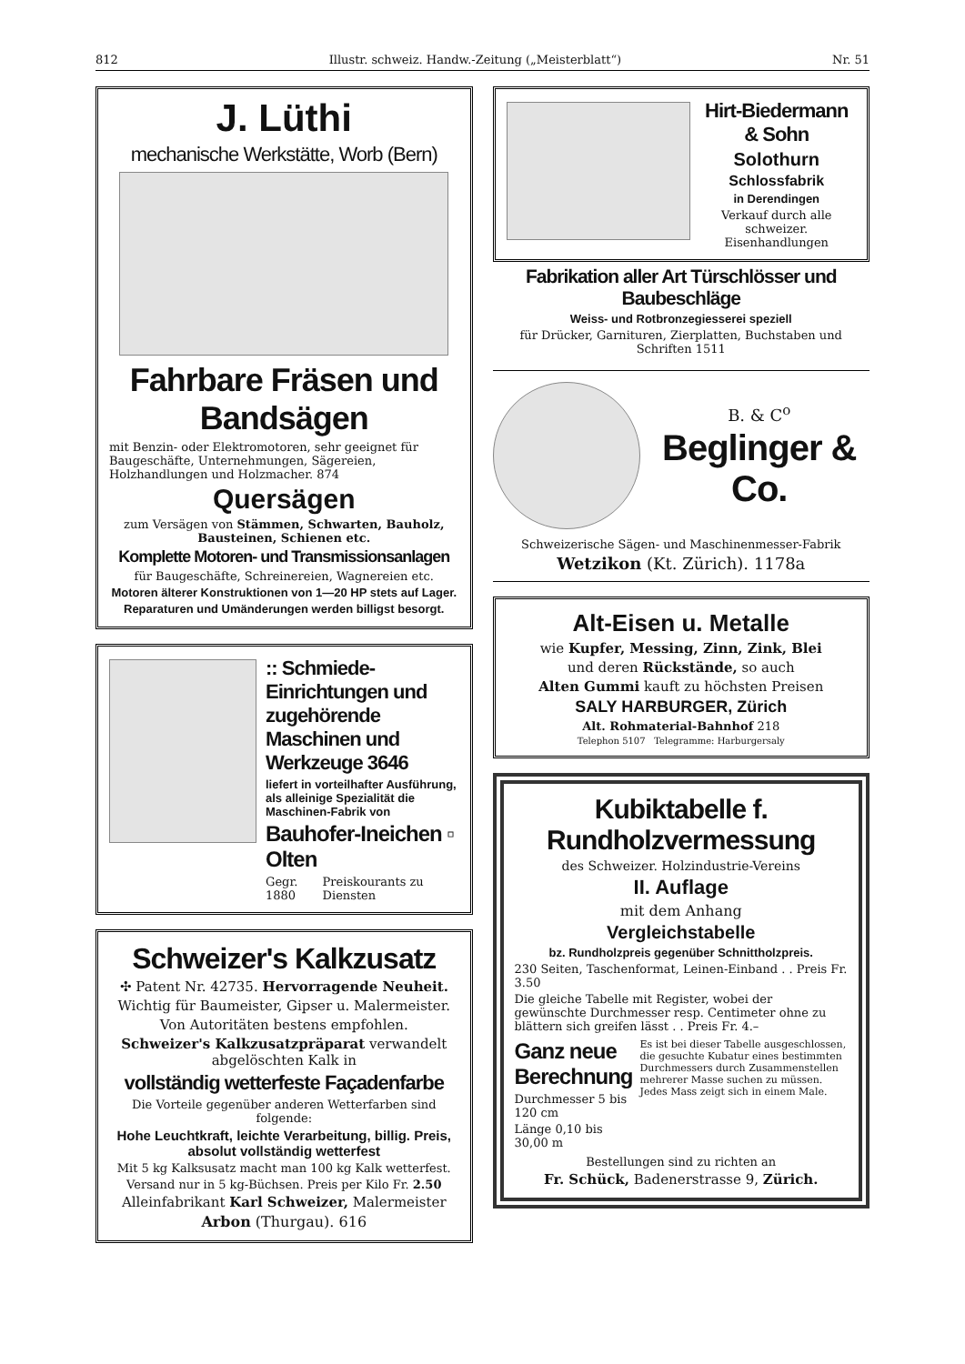812 Illustr. schweiz. Handw.-Zeitung („Meisterblatt“) Nr. 51
J. Lüthi
mechanische Werkstätte, Worb (Bern)
Fahrbare Fräsen und Bandsägen
mit Benzin- oder Elektromotoren, sehr geeignet für Baugeschäfte, Unternehmungen, Sägereien, Holzhandlungen und Holzmacher. 874
Quersägen
zum Versägen von Stämmen, Schwarten, Bauholz, Bausteinen, Schienen etc.
Komplette Motoren- und Transmissionsanlagen
für Baugeschäfte, Schreinereien, Wagnereien etc.
Motoren älterer Konstruktionen von 1—20 HP stets auf Lager.
Reparaturen und Umänderungen werden billigst besorgt.
:: Schmiede-Einrichtungen und zugehörende Maschinen und Werkzeuge 3646
liefert in vorteilhafter Ausführung, als alleinige Spezialität die Maschinen-Fabrik von
Bauhofer-Ineichen ▫ Olten
Gegr. 1880 Preiskourants zu Diensten
Schweizer's Kalkzusatz
✣ Patent Nr. 42735. Hervorragende Neuheit.
Wichtig für Baumeister, Gipser u. Malermeister.
Von Autoritäten bestens empfohlen.
Schweizer's Kalkzusatzpräparat verwandelt abgelöschten Kalk in
vollständig wetterfeste Façadenfarbe
Die Vorteile gegenüber anderen Wetterfarben sind folgende:
Hohe Leuchtkraft, leichte Verarbeitung, billig. Preis, absolut vollständig wetterfest
Mit 5 kg Kalksusatz macht man 100 kg Kalk wetterfest.
Versand nur in 5 kg-Büchsen. Preis per Kilo Fr. 2.50
Alleinfabrikant Karl Schweizer, Malermeister
Arbon (Thurgau). 616
Hirt-Biedermann & Sohn
Solothurn
Schlossfabrik
in Derendingen
Verkauf durch alle schweizer. Eisenhandlungen
Fabrikation aller Art Türschlösser und Baubeschläge
Weiss- und Rotbronzegiesserei speziell
für Drücker, Garnituren, Zierplatten, Buchstaben und Schriften 1511
B. & C<sup>o</sup>
Beglinger & Co.
Schweizerische Sägen- und Maschinenmesser-Fabrik
Wetzikon (Kt. Zürich). 1178a
Alt-Eisen u. Metalle
wie Kupfer, Messing, Zinn, Zink, Blei
und deren Rückstände, so auch
Alten Gummi kauft zu höchsten Preisen
SALY HARBURGER, Zürich
Alt. Rohmaterial-Bahnhof 218
Telephon 5107 Telegramme: Harburgersaly
Kubiktabelle f. Rundholzvermessung
des Schweizer. Holzindustrie-Vereins
II. Auflage
mit dem Anhang
Vergleichstabelle
bz. Rundholzpreis gegenüber Schnittholzpreis.
230 Seiten, Taschenformat, Leinen-Einband . . Preis Fr. 3.50
Die gleiche Tabelle mit Register, wobei der gewünschte Durchmesser resp. Centimeter ohne zu blättern sich greifen lässt . . Preis Fr. 4.–
Ganz neue Berechnung
Durchmesser 5 bis 120 cm
Länge 0,10 bis 30,00 m
Es ist bei dieser Tabelle ausgeschlossen, die gesuchte Kubatur eines bestimmten Durchmessers durch Zusammenstellen mehrerer Masse suchen zu müssen. Jedes Mass zeigt sich in einem Male.
Bestellungen sind zu richten an
Fr. Schück, Badenerstrasse 9, Zürich.